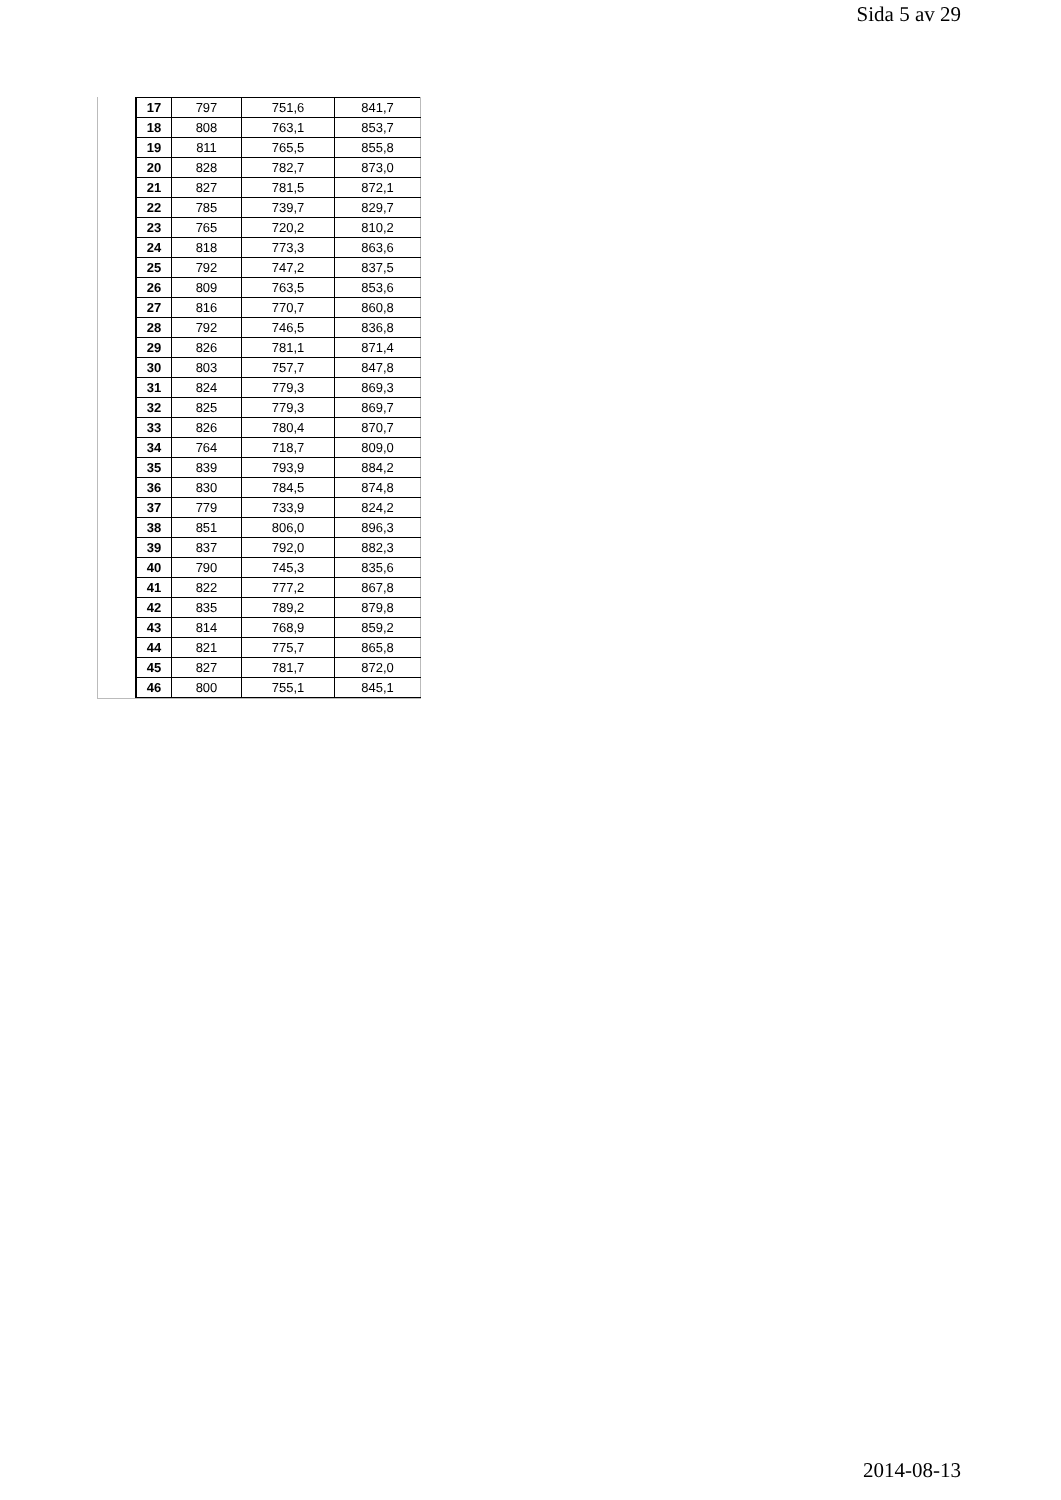Sida 5 av 29
| 17 | 797 | 751,6 | 841,7 |
| 18 | 808 | 763,1 | 853,7 |
| 19 | 811 | 765,5 | 855,8 |
| 20 | 828 | 782,7 | 873,0 |
| 21 | 827 | 781,5 | 872,1 |
| 22 | 785 | 739,7 | 829,7 |
| 23 | 765 | 720,2 | 810,2 |
| 24 | 818 | 773,3 | 863,6 |
| 25 | 792 | 747,2 | 837,5 |
| 26 | 809 | 763,5 | 853,6 |
| 27 | 816 | 770,7 | 860,8 |
| 28 | 792 | 746,5 | 836,8 |
| 29 | 826 | 781,1 | 871,4 |
| 30 | 803 | 757,7 | 847,8 |
| 31 | 824 | 779,3 | 869,3 |
| 32 | 825 | 779,3 | 869,7 |
| 33 | 826 | 780,4 | 870,7 |
| 34 | 764 | 718,7 | 809,0 |
| 35 | 839 | 793,9 | 884,2 |
| 36 | 830 | 784,5 | 874,8 |
| 37 | 779 | 733,9 | 824,2 |
| 38 | 851 | 806,0 | 896,3 |
| 39 | 837 | 792,0 | 882,3 |
| 40 | 790 | 745,3 | 835,6 |
| 41 | 822 | 777,2 | 867,8 |
| 42 | 835 | 789,2 | 879,8 |
| 43 | 814 | 768,9 | 859,2 |
| 44 | 821 | 775,7 | 865,8 |
| 45 | 827 | 781,7 | 872,0 |
| 46 | 800 | 755,1 | 845,1 |
2014-08-13